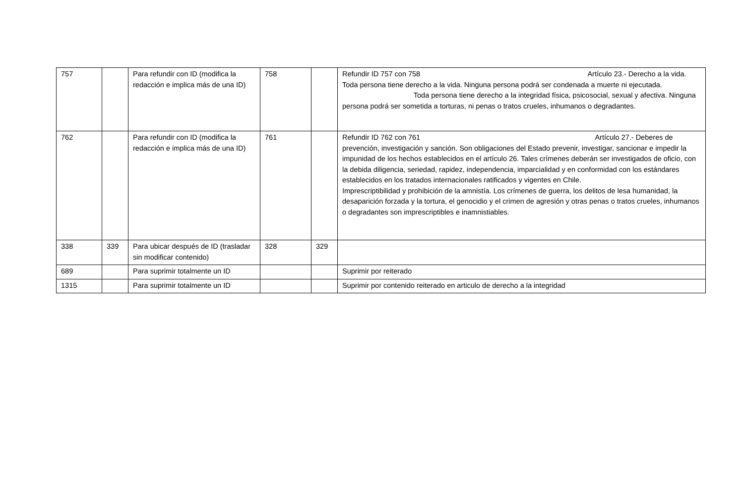| 757 | | Para refundir con ID (modifica la redacción e implica más de una ID) | 758 | | Refundir ID 757 con 758 Artículo 23.- Derecho a la vida. Toda persona tiene derecho a la vida. Ninguna persona podrá ser condenada a muerte ni ejecutada. Toda persona tiene derecho a la integridad física, psicosocial, sexual y afectiva. Ninguna persona podrá ser sometida a torturas, ni penas o tratos crueles, inhumanos o degradantes. |
| 762 | | Para refundir con ID (modifica la redacción e implica más de una ID) | 761 | | Refundir ID 762 con 761 Artículo 27.- Deberes de prevención, investigación y sanción. Son obligaciones del Estado prevenir, investigar, sancionar e impedir la impunidad de los hechos establecidos en el artículo 26. Tales crímenes deberán ser investigados de oficio, con la debida diligencia, seriedad, rapidez, independencia, imparcialidad y en conformidad con los estándares establecidos en los tratados internacionales ratificados y vigentes en Chile. Imprescriptibilidad y prohibición de la amnistía. Los crímenes de guerra, los delitos de lesa humanidad, la desaparición forzada y la tortura, el genocidio y el crimen de agresión y otras penas o tratos crueles, inhumanos o degradantes son imprescriptibles e inamnistiables. |
| 338 | 339 | Para ubicar después de ID (trasladar sin modificar contenido) | 328 | 329 | |
| 689 | | Para suprimir totalmente un ID | | | Suprimir por reiterado |
| 1315 | | Para suprimir totalmente un ID | | | Suprimir por contenido reiterado en articulo de derecho a la integridad |